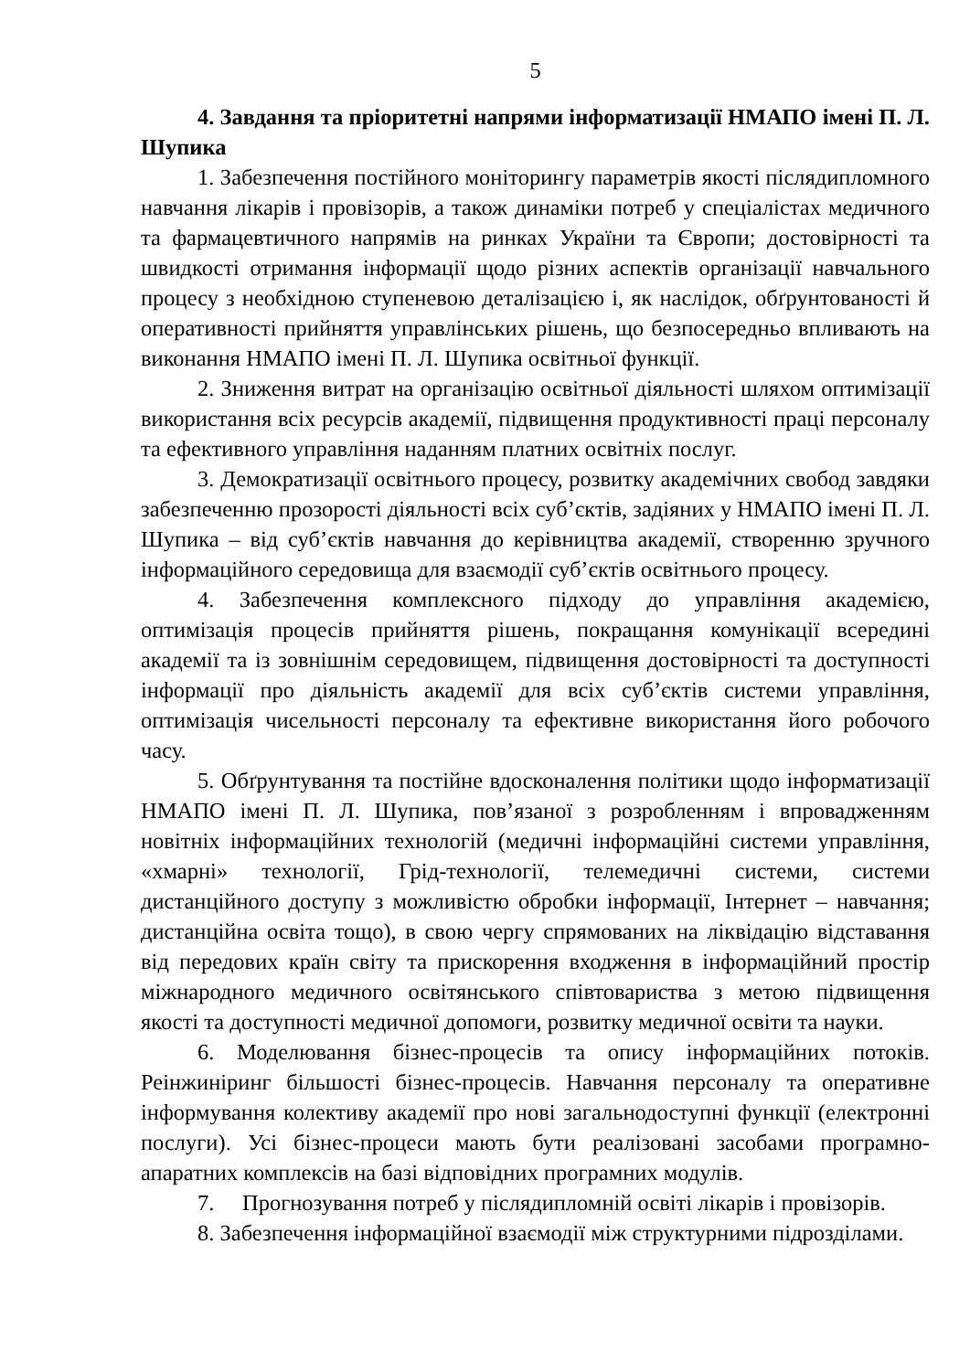5
4. Завдання та пріоритетні напрями інформатизації НМАПО імені П. Л. Шупика
1. Забезпечення постійного моніторингу параметрів якості післядипломного навчання лікарів і провізорів, а також динаміки потреб у спеціалістах медичного та фармацевтичного напрямів на ринках України та Європи; достовірності та швидкості отримання інформації щодо різних аспектів організації навчального процесу з необхідною ступеневою деталізацією і, як наслідок, обґрунтованості й оперативності прийняття управлінських рішень, що безпосередньо впливають на виконання НМАПО імені П. Л. Шупика освітньої функції.
2. Зниження витрат на організацію освітньої діяльності шляхом оптимізації використання всіх ресурсів академії, підвищення продуктивності праці персоналу та ефективного управління наданням платних освітніх послуг.
3. Демократизації освітнього процесу, розвитку академічних свобод завдяки забезпеченню прозорості діяльності всіх суб’єктів, задіяних у НМАПО імені П. Л. Шупика – від суб’єктів навчання до керівництва академії, створенню зручного інформаційного середовища для взаємодії суб’єктів освітнього процесу.
4. Забезпечення комплексного підходу до управління академією, оптимізація процесів прийняття рішень, покращання комунікації всередині академії та із зовнішнім середовищем, підвищення достовірності та доступності інформації про діяльність академії для всіх суб’єктів системи управління, оптимізація чисельності персоналу та ефективне використання його робочого часу.
5. Обґрунтування та постійне вдосконалення політики щодо інформатизації НМАПО імені П. Л. Шупика, пов’язаної з розробленням і впровадженням новітніх інформаційних технологій (медичні інформаційні системи управління, «хмарні» технології, Грід-технології, телемедичні системи, системи дистанційного доступу з можливістю обробки інформації, Інтернет – навчання; дистанційна освіта тощо), в свою чергу спрямованих на ліквідацію відставання від передових країн світу та прискорення входження в інформаційний простір міжнародного медичного освітянського співтовариства з метою підвищення якості та доступності медичної допомоги, розвитку медичної освіти та науки.
6. Моделювання бізнес-процесів та опису інформаційних потоків. Реінжиніринг більшості бізнес-процесів. Навчання персоналу та оперативне інформування колективу академії про нові загальнодоступні функції (електронні послуги). Усі бізнес-процеси мають бути реалізовані засобами програмно-апаратних комплексів на базі відповідних програмних модулів.
7. Прогнозування потреб у післядипломній освіті лікарів і провізорів.
8. Забезпечення інформаційної взаємодії між структурними підрозділами.